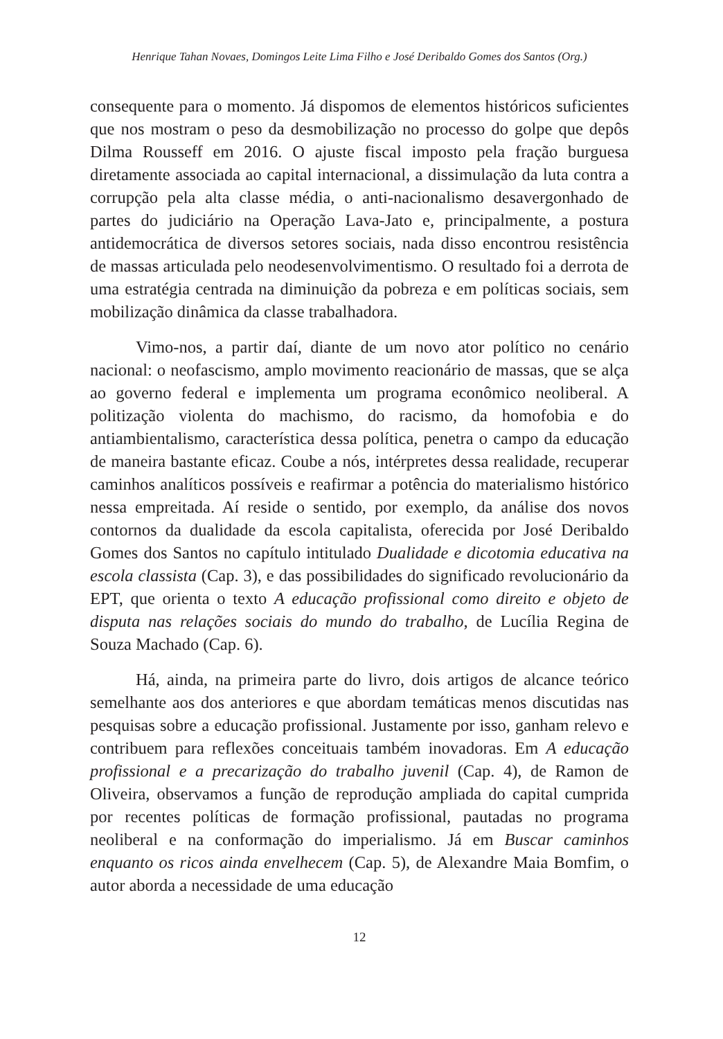Henrique Tahan Novaes, Domingos Leite Lima Filho e José Deribaldo Gomes dos Santos (Org.)
consequente para o momento. Já dispomos de elementos históricos suficientes que nos mostram o peso da desmobilização no processo do golpe que depôs Dilma Rousseff em 2016. O ajuste fiscal imposto pela fração burguesa diretamente associada ao capital internacional, a dissimulação da luta contra a corrupção pela alta classe média, o anti-nacionalismo desavergonhado de partes do judiciário na Operação Lava-Jato e, principalmente, a postura antidemocrática de diversos setores sociais, nada disso encontrou resistência de massas articulada pelo neodesenvolvimentismo. O resultado foi a derrota de uma estratégia centrada na diminuição da pobreza e em políticas sociais, sem mobilização dinâmica da classe trabalhadora.
Vimo-nos, a partir daí, diante de um novo ator político no cenário nacional: o neofascismo, amplo movimento reacionário de massas, que se alça ao governo federal e implementa um programa econômico neoliberal. A politização violenta do machismo, do racismo, da homofobia e do antiambientalismo, característica dessa política, penetra o campo da educação de maneira bastante eficaz. Coube a nós, intérpretes dessa realidade, recuperar caminhos analíticos possíveis e reafirmar a potência do materialismo histórico nessa empreitada. Aí reside o sentido, por exemplo, da análise dos novos contornos da dualidade da escola capitalista, oferecida por José Deribaldo Gomes dos Santos no capítulo intitulado Dualidade e dicotomia educativa na escola classista (Cap. 3), e das possibilidades do significado revolucionário da EPT, que orienta o texto A educação profissional como direito e objeto de disputa nas relações sociais do mundo do trabalho, de Lucília Regina de Souza Machado (Cap. 6).
Há, ainda, na primeira parte do livro, dois artigos de alcance teórico semelhante aos dos anteriores e que abordam temáticas menos discutidas nas pesquisas sobre a educação profissional. Justamente por isso, ganham relevo e contribuem para reflexões conceituais também inovadoras. Em A educação profissional e a precarização do trabalho juvenil (Cap. 4), de Ramon de Oliveira, observamos a função de reprodução ampliada do capital cumprida por recentes políticas de formação profissional, pautadas no programa neoliberal e na conformação do imperialismo. Já em Buscar caminhos enquanto os ricos ainda envelhecem (Cap. 5), de Alexandre Maia Bomfim, o autor aborda a necessidade de uma educação
12